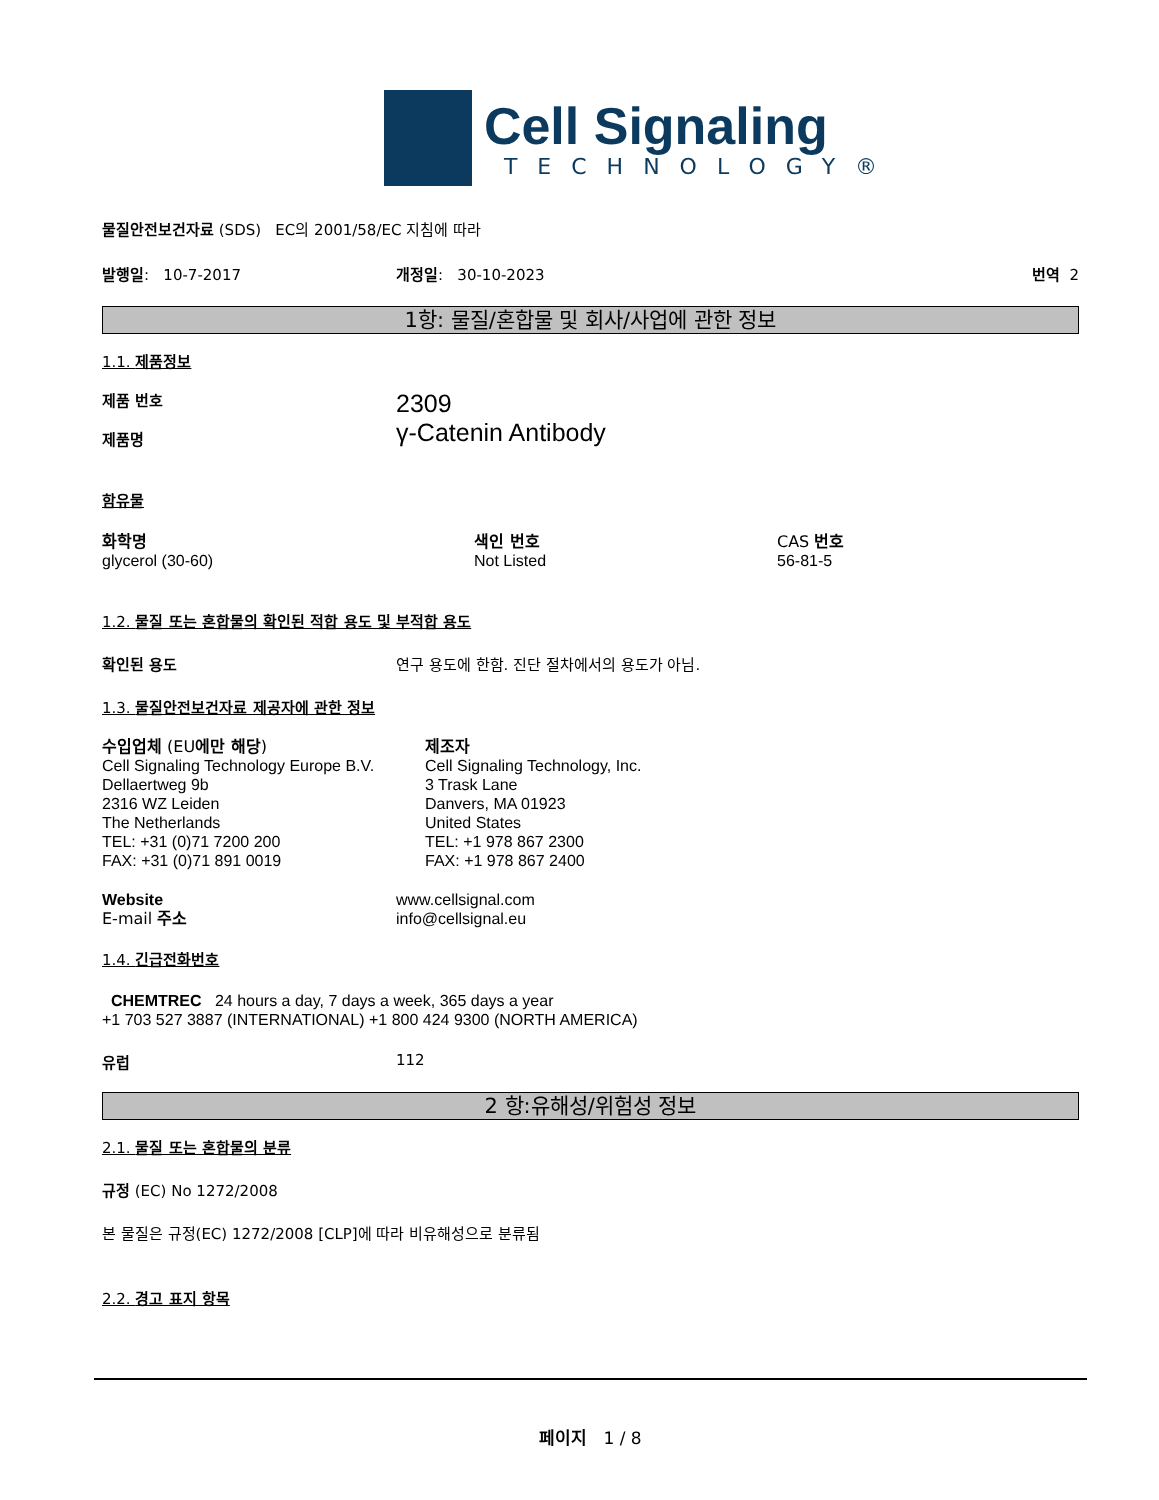Cell Signaling
TECHNOLOGY®
물질안전보건자료 (SDS) EC의 2001/58/EC 지침에 따라
발행일: 10-7-2017 개정일: 30-10-2023 번역 2
1항: 물질/혼합물 및 회사/사업에 관한 정보
1.1. 제품정보
제품 번호
제품명
2309
γ-Catenin Antibody
함유물
화학명
glycerol (30-60)
색인 번호
Not Listed
CAS 번호
56-81-5
1.2. 물질 또는 혼합물의 확인된 적합 용도 및 부적합 용도
확인된 용도 연구 용도에 한함. 진단 절차에서의 용도가 아님.
1.3. 물질안전보건자료 제공자에 관한 정보
수입업체 (EU에만 해당)
Cell Signaling Technology Europe B.V.
Dellaertweg 9b
2316 WZ Leiden
The Netherlands
TEL: +31 (0)71 7200 200
FAX: +31 (0)71 891 0019
제조자
Cell Signaling Technology, Inc.
3 Trask Lane
Danvers, MA 01923
United States
TEL: +1 978 867 2300
FAX: +1 978 867 2400
Website
E-mail 주소
www.cellsignal.com
info@cellsignal.eu
1.4. 긴급전화번호
CHEMTREC 24 hours a day, 7 days a week, 365 days a year
+1 703 527 3887 (INTERNATIONAL) +1 800 424 9300 (NORTH AMERICA)
유럽 112
2 항:유해성/위험성 정보
2.1. 물질 또는 혼합물의 분류
규정 (EC) No 1272/2008
본 물질은 규정(EC) 1272/2008 [CLP]에 따라 비유해성으로 분류됨
2.2. 경고 표지 항목
페이지 1 / 8